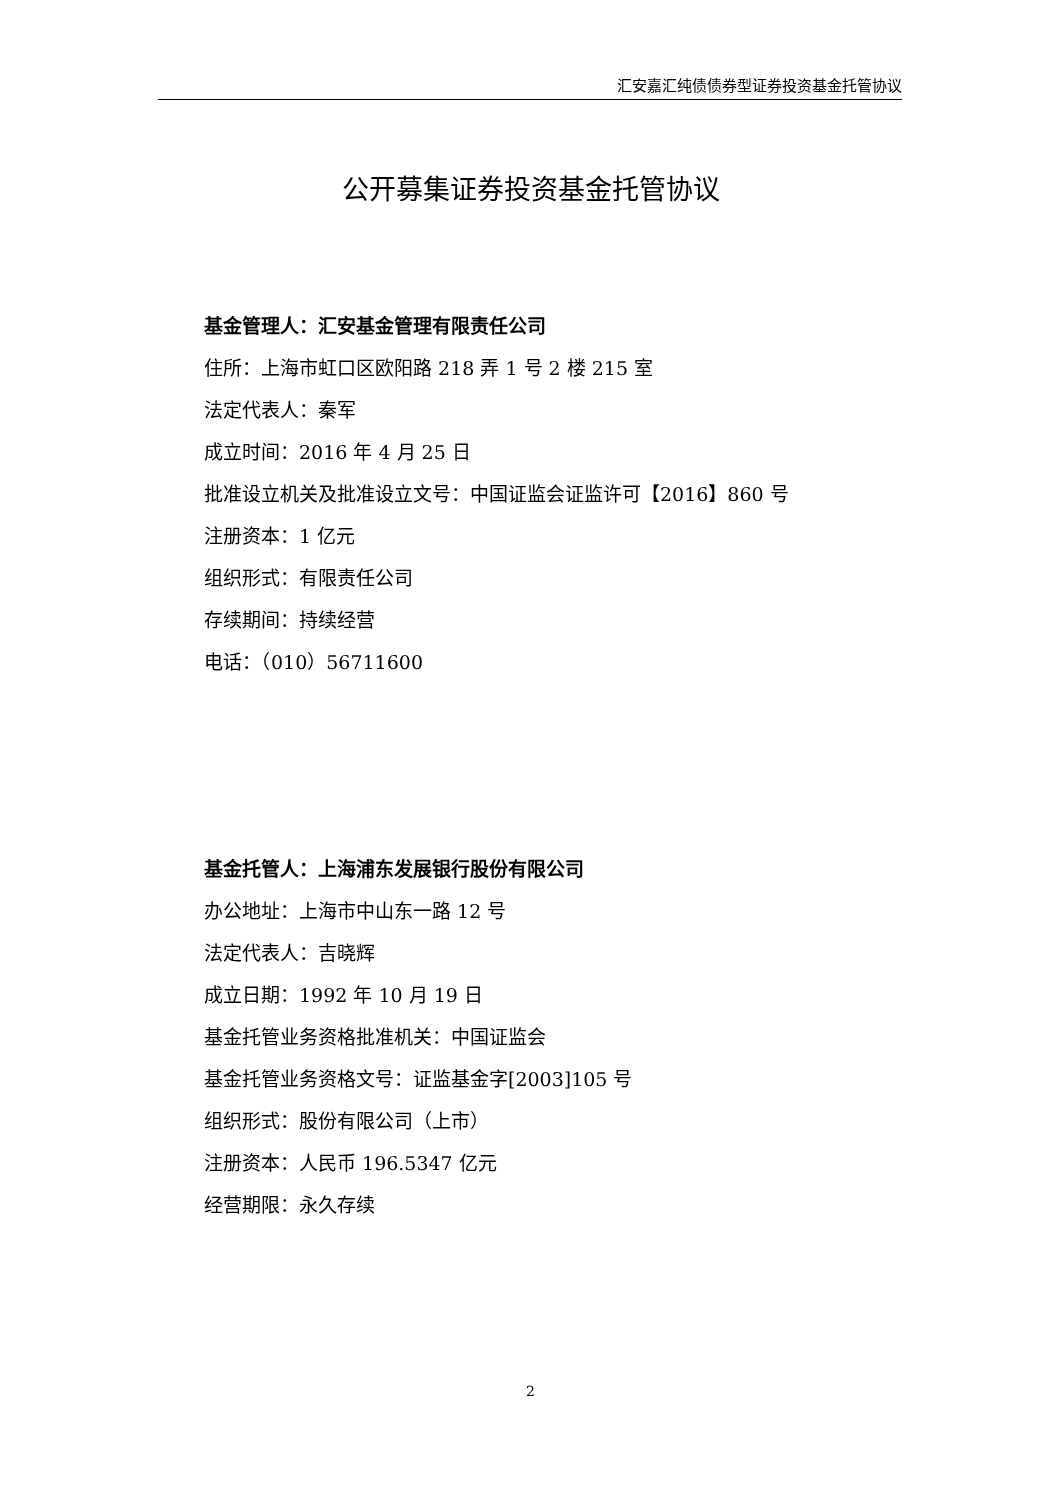汇安嘉汇纯债债券型证券投资基金托管协议
公开募集证券投资基金托管协议
基金管理人：汇安基金管理有限责任公司
住所：上海市虹口区欧阳路 218 弄 1 号 2 楼 215 室
法定代表人：秦军
成立时间：2016 年 4 月 25 日
批准设立机关及批准设立文号：中国证监会证监许可【2016】860 号
注册资本：1 亿元
组织形式：有限责任公司
存续期间：持续经营
电话：（010）56711600
基金托管人：上海浦东发展银行股份有限公司
办公地址：上海市中山东一路 12 号
法定代表人：吉晓辉
成立日期：1992 年 10 月 19 日
基金托管业务资格批准机关：中国证监会
基金托管业务资格文号：证监基金字[2003]105 号
组织形式：股份有限公司（上市）
注册资本：人民币 196.5347 亿元
经营期限：永久存续
2